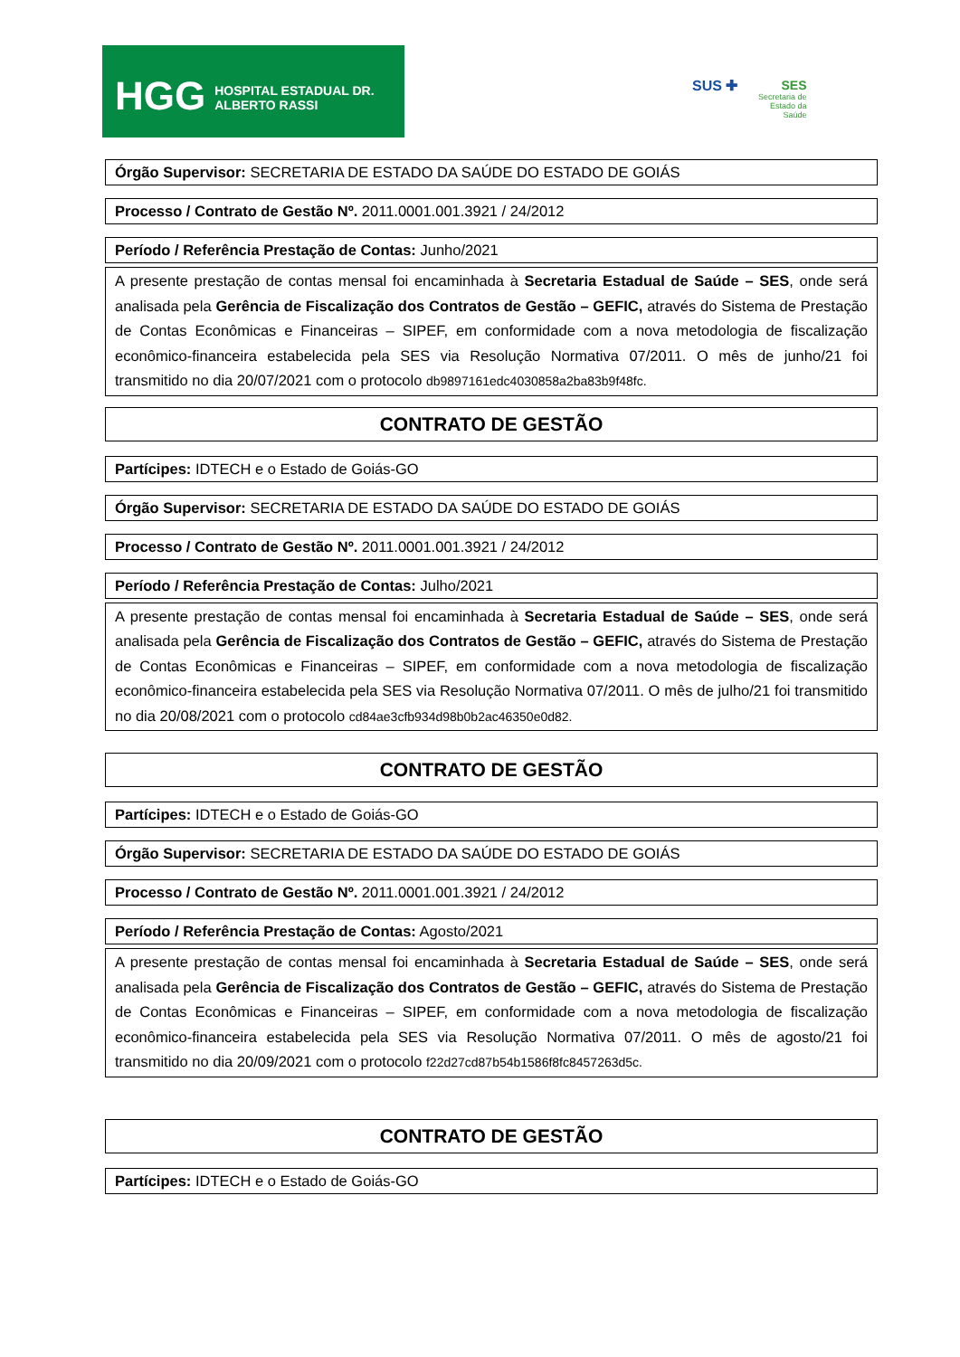HGG HOSPITAL ESTADUAL DR. ALBERTO RASSI
SUS ✚
SES
Secretaria de
Estado da
Saúde
Órgão Supervisor: SECRETARIA DE ESTADO DA SAÚDE DO ESTADO DE GOIÁS
Processo / Contrato de Gestão Nº. 2011.0001.001.3921 / 24/2012
Período / Referência Prestação de Contas: Junho/2021
A presente prestação de contas mensal foi encaminhada à Secretaria Estadual de Saúde – SES, onde será analisada pela Gerência de Fiscalização dos Contratos de Gestão – GEFIC, através do Sistema de Prestação de Contas Econômicas e Financeiras – SIPEF, em conformidade com a nova metodologia de fiscalização econômico-financeira estabelecida pela SES via Resolução Normativa 07/2011. O mês de junho/21 foi transmitido no dia 20/07/2021 com o protocolo db9897161edc4030858a2ba83b9f48fc.
CONTRATO DE GESTÃO
Partícipes: IDTECH e o Estado de Goiás-GO
Órgão Supervisor: SECRETARIA DE ESTADO DA SAÚDE DO ESTADO DE GOIÁS
Processo / Contrato de Gestão Nº. 2011.0001.001.3921 / 24/2012
Período / Referência Prestação de Contas: Julho/2021
A presente prestação de contas mensal foi encaminhada à Secretaria Estadual de Saúde – SES, onde será analisada pela Gerência de Fiscalização dos Contratos de Gestão – GEFIC, através do Sistema de Prestação de Contas Econômicas e Financeiras – SIPEF, em conformidade com a nova metodologia de fiscalização econômico-financeira estabelecida pela SES via Resolução Normativa 07/2011. O mês de julho/21 foi transmitido no dia 20/08/2021 com o protocolo cd84ae3cfb934d98b0b2ac46350e0d82.
CONTRATO DE GESTÃO
Partícipes: IDTECH e o Estado de Goiás-GO
Órgão Supervisor: SECRETARIA DE ESTADO DA SAÚDE DO ESTADO DE GOIÁS
Processo / Contrato de Gestão Nº. 2011.0001.001.3921 / 24/2012
Período / Referência Prestação de Contas: Agosto/2021
A presente prestação de contas mensal foi encaminhada à Secretaria Estadual de Saúde – SES, onde será analisada pela Gerência de Fiscalização dos Contratos de Gestão – GEFIC, através do Sistema de Prestação de Contas Econômicas e Financeiras – SIPEF, em conformidade com a nova metodologia de fiscalização econômico-financeira estabelecida pela SES via Resolução Normativa 07/2011. O mês de agosto/21 foi transmitido no dia 20/09/2021 com o protocolo f22d27cd87b54b1586f8fc8457263d5c.
CONTRATO DE GESTÃO
Partícipes: IDTECH e o Estado de Goiás-GO